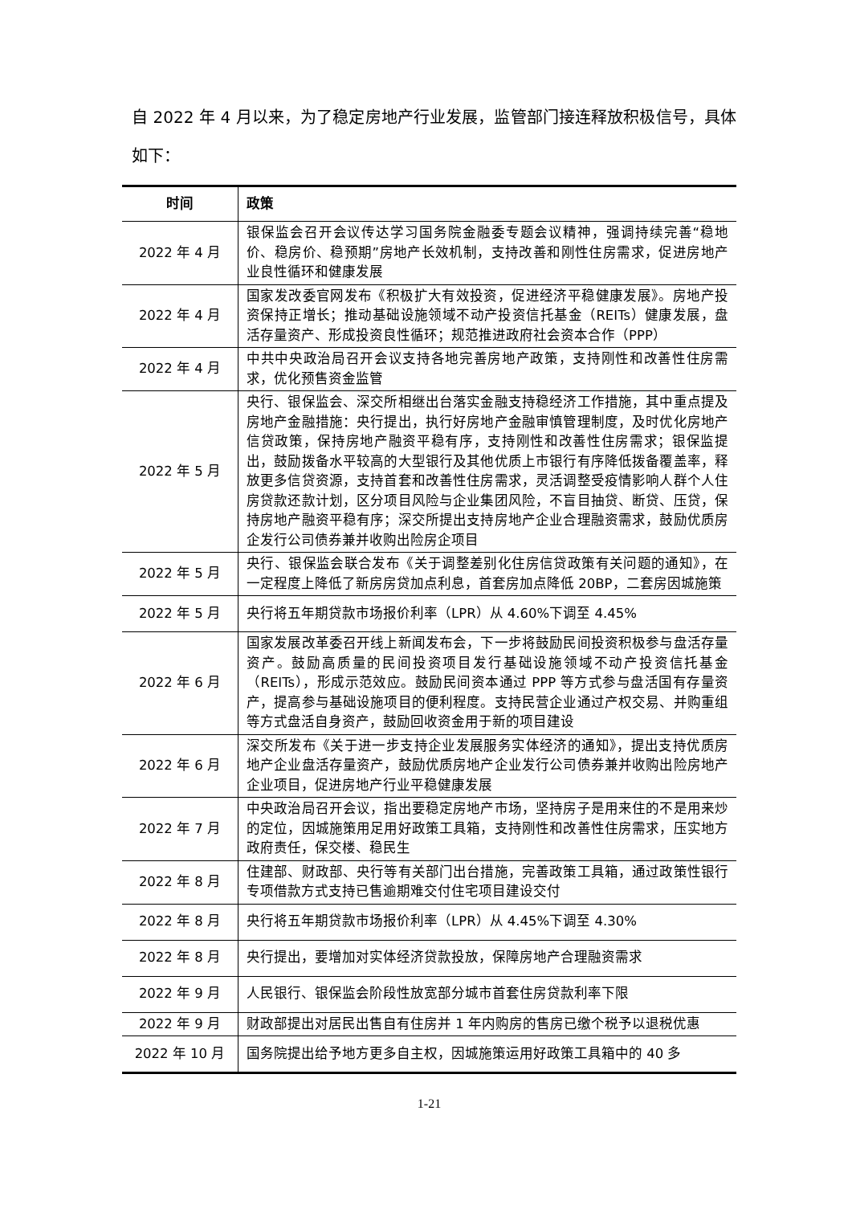自 2022 年 4 月以来，为了稳定房地产行业发展，监管部门接连释放积极信号，具体如下：
| 时间 | 政策 |
| --- | --- |
| 2022 年 4 月 | 银保监会召开会议传达学习国务院金融委专题会议精神，强调持续完善“稳地价、稳房价、稳预期”房地产长效机制，支持改善和刚性住房需求，促进房地产业良性循环和健康发展 |
| 2022 年 4 月 | 国家发改委官网发布《积极扩大有效投资，促进经济平稳健康发展》。房地产投资保持正增长；推动基础设施领域不动产投资信托基金（REITs）健康发展，盘活存量资产、形成投资良性循环；规范推进政府社会资本合作（PPP） |
| 2022 年 4 月 | 中共中央政治局召开会议支持各地完善房地产政策，支持刚性和改善性住房需求，优化预售资金监管 |
| 2022 年 5 月 | 央行、银保监会、深交所相继出台落实金融支持稳经济工作措施，其中重点提及房地产金融措施：央行提出，执行好房地产金融审慎管理制度，及时优化房地产信贷政策，保持房地产融资平稳有序，支持刚性和改善性住房需求；银保监提出，鼓励拨备水平较高的大型银行及其他优质上市银行有序降低拨备覆盖率，释放更多信贷资源，支持首套和改善性住房需求，灵活调整受疫情影响人群个人住房贷款还款计划，区分项目风险与企业集团风险，不盲目抽贷、断贷、压贷，保持房地产融资平稳有序；深交所提出支持房地产企业合理融资需求，鼓励优质房企发行公司债券兼并收购出险房企项目 |
| 2022 年 5 月 | 央行、银保监会联合发布《关于调整差别化住房信贷政策有关问题的通知》，在一定程度上降低了新房房贷加点利息，首套房加点降低 20BP，二套房因城施策 |
| 2022 年 5 月 | 央行将五年期贷款市场报价利率（LPR）从 4.60%下调至 4.45% |
| 2022 年 6 月 | 国家发展改革委召开线上新闻发布会，下一步将鼓励民间投资积极参与盘活存量资产。鼓励高质量的民间投资项目发行基础设施领域不动产投资信托基金（REITs），形成示范效应。鼓励民间资本通过 PPP 等方式参与盘活国有存量资产，提高参与基础设施项目的便利程度。支持民营企业通过产权交易、并购重组等方式盘活自身资产，鼓励回收资金用于新的项目建设 |
| 2022 年 6 月 | 深交所发布《关于进一步支持企业发展服务实体经济的通知》，提出支持优质房地产企业盘活存量资产，鼓励优质房地产企业发行公司债券兼并收购出险房地产企业项目，促进房地产行业平稳健康发展 |
| 2022 年 7 月 | 中央政治局召开会议，指出要稳定房地产市场，坚持房子是用来住的不是用来炒的定位，因城施策用足用好政策工具箱，支持刚性和改善性住房需求，压实地方政府责任，保交楼、稳民生 |
| 2022 年 8 月 | 住建部、财政部、央行等有关部门出台措施，完善政策工具箱，通过政策性银行专项借款方式支持已售逾期难交付住宅项目建设交付 |
| 2022 年 8 月 | 央行将五年期贷款市场报价利率（LPR）从 4.45%下调至 4.30% |
| 2022 年 8 月 | 央行提出，要增加对实体经济贷款投放，保障房地产合理融资需求 |
| 2022 年 9 月 | 人民银行、银保监会阶段性放宽部分城市首套住房贷款利率下限 |
| 2022 年 9 月 | 财政部提出对居民出售自有住房并 1 年内购房的售房已缴个税予以退税优惠 |
| 2022 年 10 月 | 国务院提出给予地方更多自主权，因城施策运用好政策工具箱中的 40 多 |
1-21